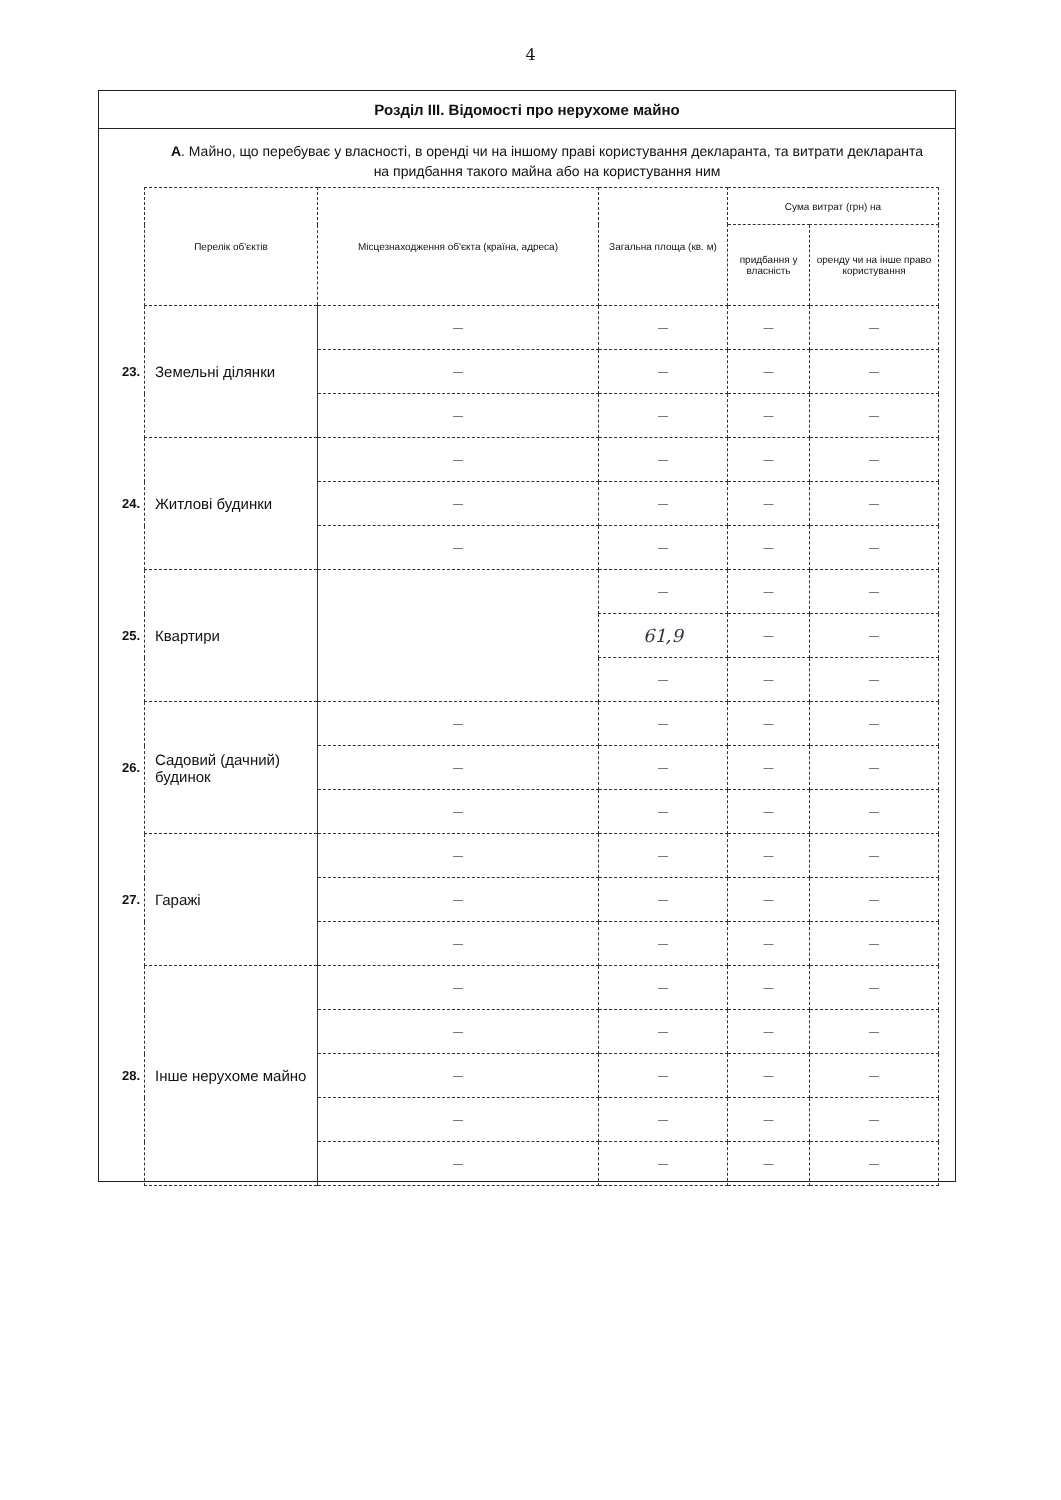4
Розділ ІІІ. Відомості про нерухоме майно
А. Майно, що перебуває у власності, в оренді чи на іншому праві користування декларанта, та витрати декларанта на придбання такого майна або на користування ним
| | Перелік об'єктів | Місцезнаходження об'єкта (країна, адреса) | Загальна площа (кв. м) | Сума витрат (грн) на | |
| | | | | придбання у власність | оренду чи на інше право користування |
| 23. | Земельні ділянки | — | — | — | — |
| | | — | — | — | — |
| | | — | — | — | — |
| 24. | Житлові будинки | — | — | — | — |
| | | — | — | — | — |
| | | — | — | — | — |
| 25. | Квартири | | — | — | — |
| | | | 61,9 | — | — |
| | | | — | — | — |
| 26. | Садовий (дачний) будинок | — | — | — | — |
| | | — | — | — | — |
| | | — | — | — | — |
| 27. | Гаражі | — | — | — | — |
| | | — | — | — | — |
| | | — | — | — | — |
| 28. | Інше нерухоме майно | — | — | — | — |
| | | — | — | — | — |
| | | — | — | — | — |
| | | — | — | — | — |
| | | — | — | — | — |